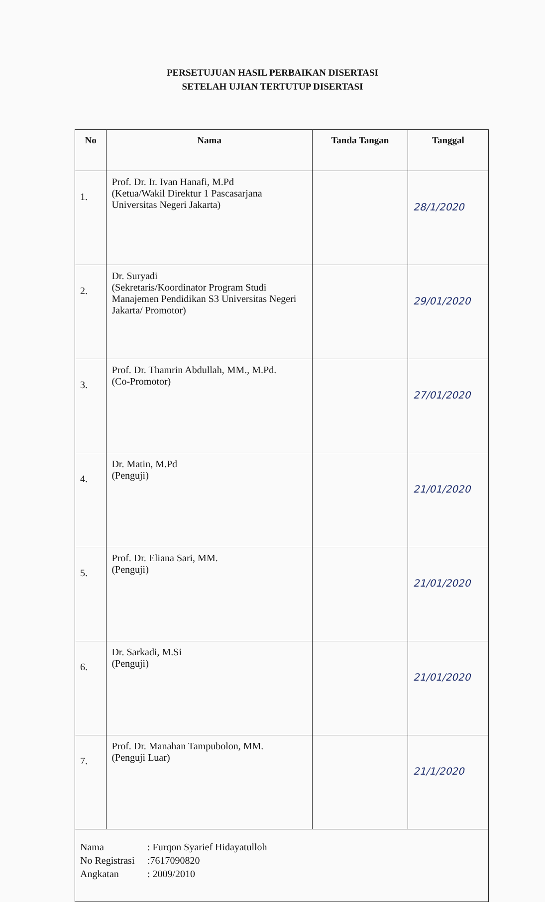PERSETUJUAN HASIL PERBAIKAN DISERTASI
SETELAH UJIAN TERTUTUP DISERTASI
| No | Nama | Tanda Tangan | Tanggal |
| --- | --- | --- | --- |
| 1. | Prof. Dr. Ir. Ivan Hanafi, M.Pd (Ketua/Wakil Direktur 1 Pascasarjana Universitas Negeri Jakarta) | | 28/1/2020 |
| 2. | Dr. Suryadi (Sekretaris/Koordinator Program Studi Manajemen Pendidikan S3 Universitas Negeri Jakarta/ Promotor) | | 29/01/2020 |
| 3. | Prof. Dr. Thamrin Abdullah, MM., M.Pd. (Co-Promotor) | | 27/01/2020 |
| 4. | Dr. Matin, M.Pd (Penguji) | | 21/01/2020 |
| 5. | Prof. Dr. Eliana Sari, MM. (Penguji) | | 21/01/2020 |
| 6. | Dr. Sarkadi, M.Si (Penguji) | | 21/01/2020 |
| 7. | Prof. Dr. Manahan Tampubolon, MM. (Penguji Luar) | | 21/1/2020 |
| Nama : Furqon Syarief Hidayatulloh No Registrasi :7617090820 Angkatan : 2009/2010 | | | |